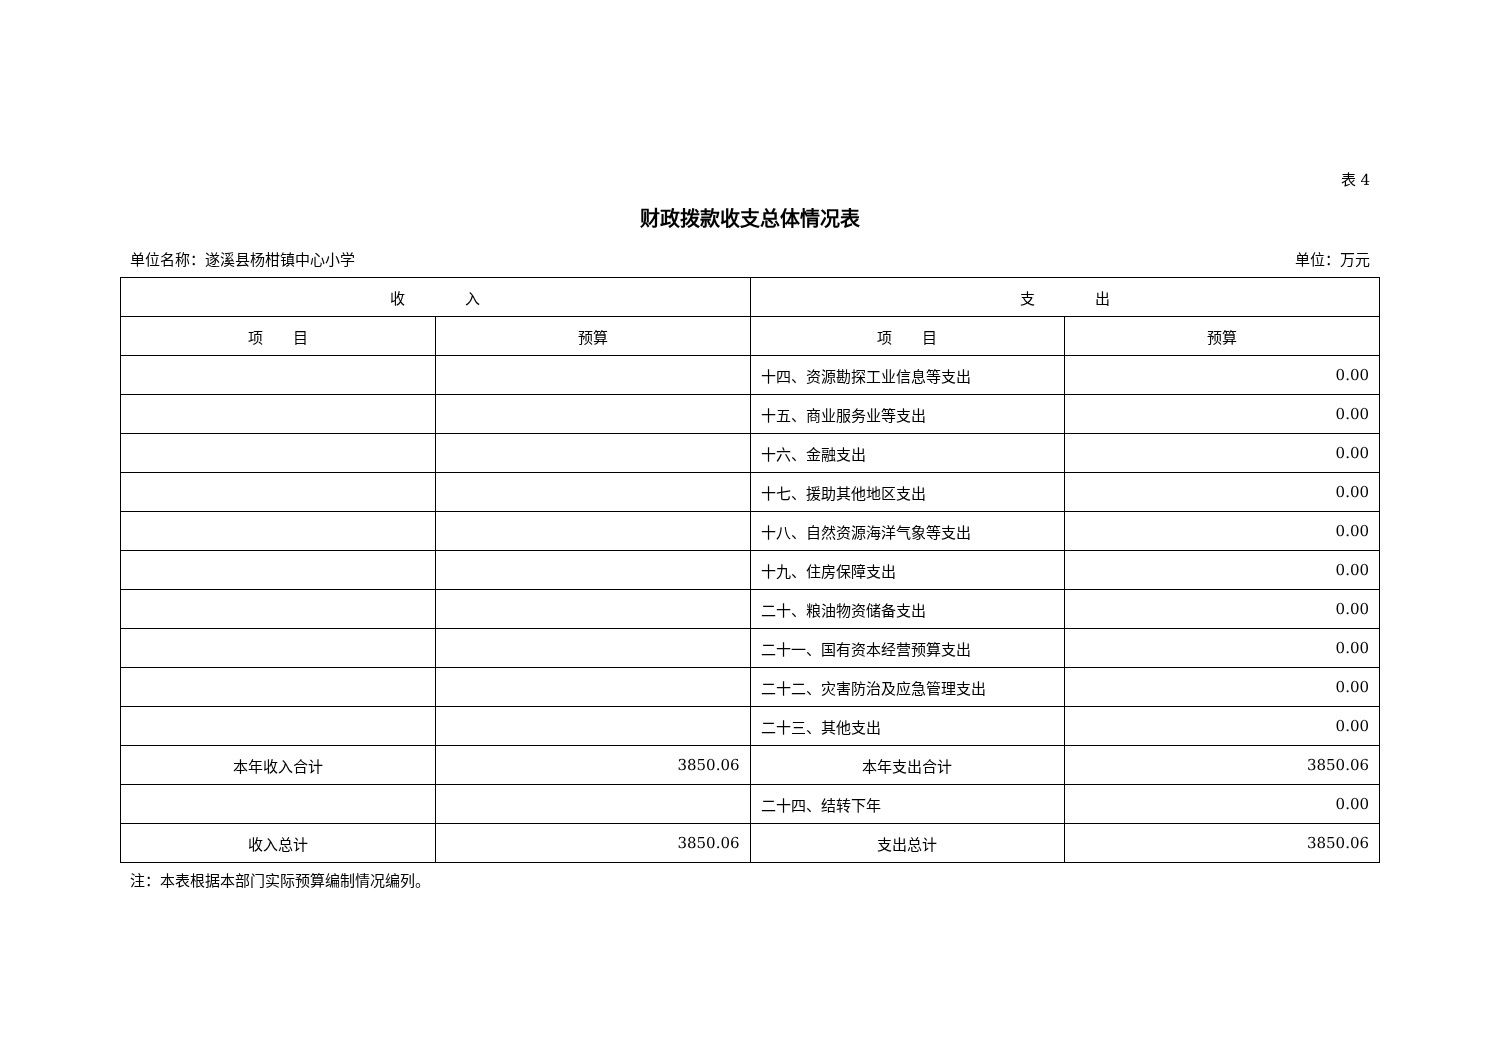表 4
财政拨款收支总体情况表
单位名称：遂溪县杨柑镇中心小学 单位：万元
| 收 入 | | 支 出 | |
| --- | --- | --- | --- |
| 项 目 | 预算 | 项 目 | 预算 |
| | | 十四、资源勘探工业信息等支出 | 0.00 |
| | | 十五、商业服务业等支出 | 0.00 |
| | | 十六、金融支出 | 0.00 |
| | | 十七、援助其他地区支出 | 0.00 |
| | | 十八、自然资源海洋气象等支出 | 0.00 |
| | | 十九、住房保障支出 | 0.00 |
| | | 二十、粮油物资储备支出 | 0.00 |
| | | 二十一、国有资本经营预算支出 | 0.00 |
| | | 二十二、灾害防治及应急管理支出 | 0.00 |
| | | 二十三、其他支出 | 0.00 |
| 本年收入合计 | 3850.06 | 本年支出合计 | 3850.06 |
| | | 二十四、结转下年 | 0.00 |
| 收入总计 | 3850.06 | 支出总计 | 3850.06 |
注：本表根据本部门实际预算编制情况编列。